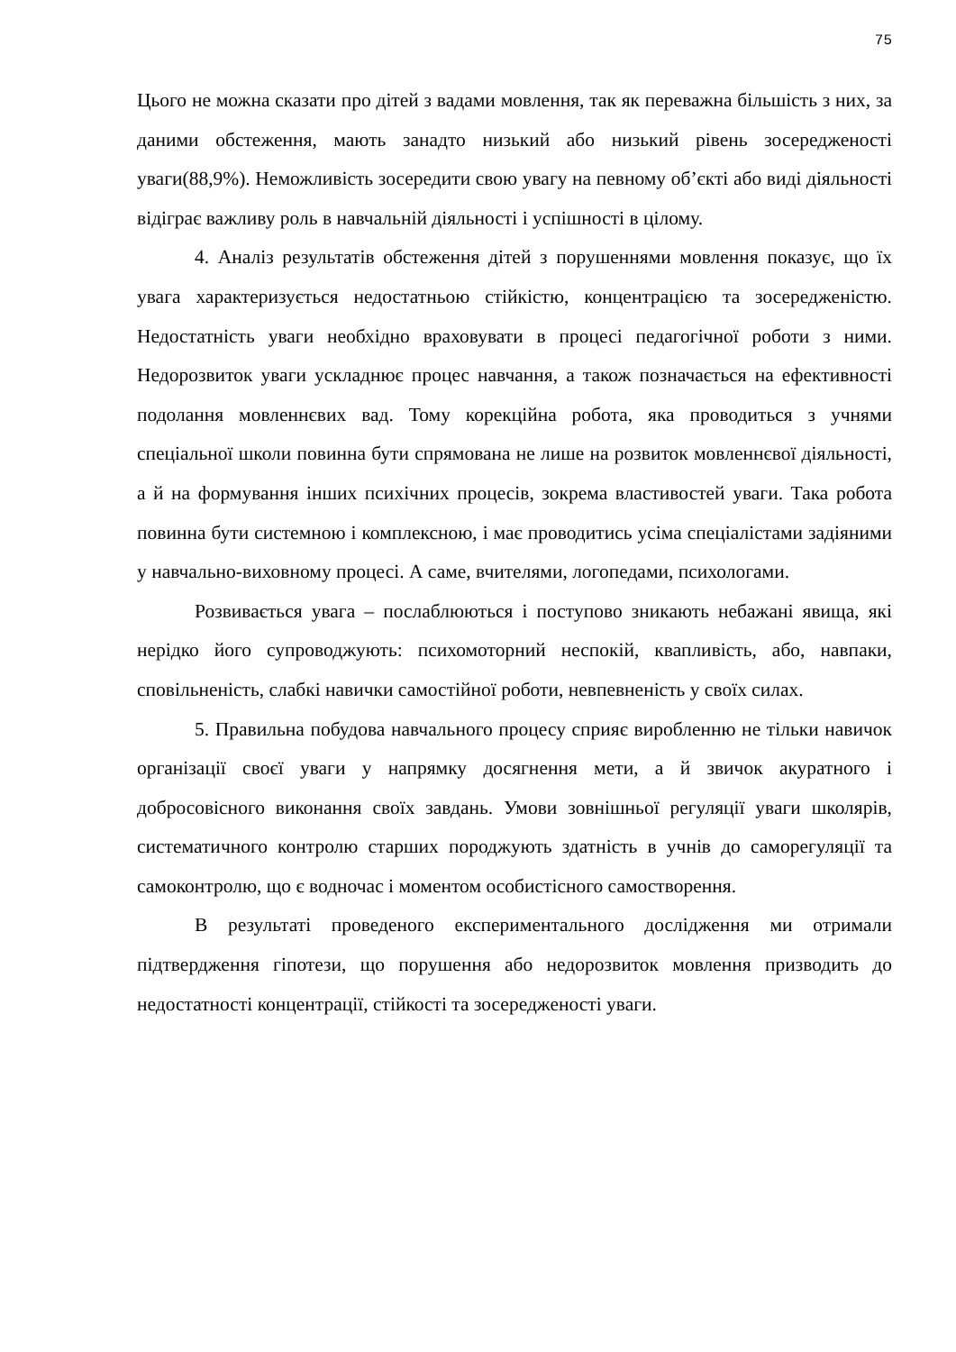75
Цього не можна сказати про дітей з вадами мовлення, так як переважна більшість з них, за даними обстеження, мають занадто низький або низький рівень зосередженості уваги(88,9%). Неможливість зосередити свою увагу на певному об’єкті або виді діяльності відіграє важливу роль в навчальній діяльності і успішності в цілому.
4. Аналіз результатів обстеження дітей з порушеннями мовлення показує, що їх увага характеризується недостатньою стійкістю, концентрацією та зосередженістю. Недостатність уваги необхідно враховувати в процесі педагогічної роботи з ними. Недорозвиток уваги ускладнює процес навчання, а також позначається на ефективності подолання мовленнєвих вад. Тому корекційна робота, яка проводиться з учнями спеціальної школи повинна бути спрямована не лише на розвиток мовленнєвої діяльності, а й на формування інших психічних процесів, зокрема властивостей уваги. Така робота повинна бути системною і комплексною, і має проводитись усіма спеціалістами задіяними у навчально-виховному процесі. А саме, вчителями, логопедами, психологами.
Розвивається увага – послаблюються і поступово зникають небажані явища, які нерідко його супроводжують: психомоторний неспокій, квапливість, або, навпаки, сповільненість, слабкі навички самостійної роботи, невпевненість у своїх силах.
5. Правильна побудова навчального процесу сприяє виробленню не тільки навичок організації своєї уваги у напрямку досягнення мети, а й звичок акуратного і добросовісного виконання своїх завдань. Умови зовнішньої регуляції уваги школярів, систематичного контролю старших породжують здатність в учнів до саморегуляції та самоконтролю, що є водночас і моментом особистісного самостворення.
В результаті проведеного експериментального дослідження ми отримали підтвердження гіпотези, що порушення або недорозвиток мовлення призводить до недостатності концентрації, стійкості та зосередженості уваги.